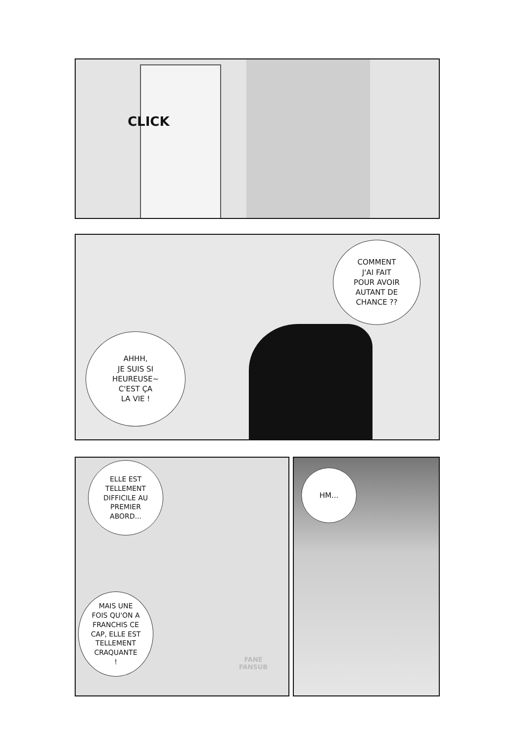CLICK
COMMENT
J'AI FAIT
POUR AVOIR
AUTANT DE
CHANCE ??
AHHH,
JE SUIS SI
HEUREUSE~
C'EST ÇA
LA VIE !
ELLE EST
TELLEMENT
DIFFICILE AU
PREMIER
ABORD...
MAIS UNE
FOIS QU'ON A
FRANCHIS CE
CAP, ELLE EST
TELLEMENT
CRAQUANTE
!
FANE
FANSUB
HM...